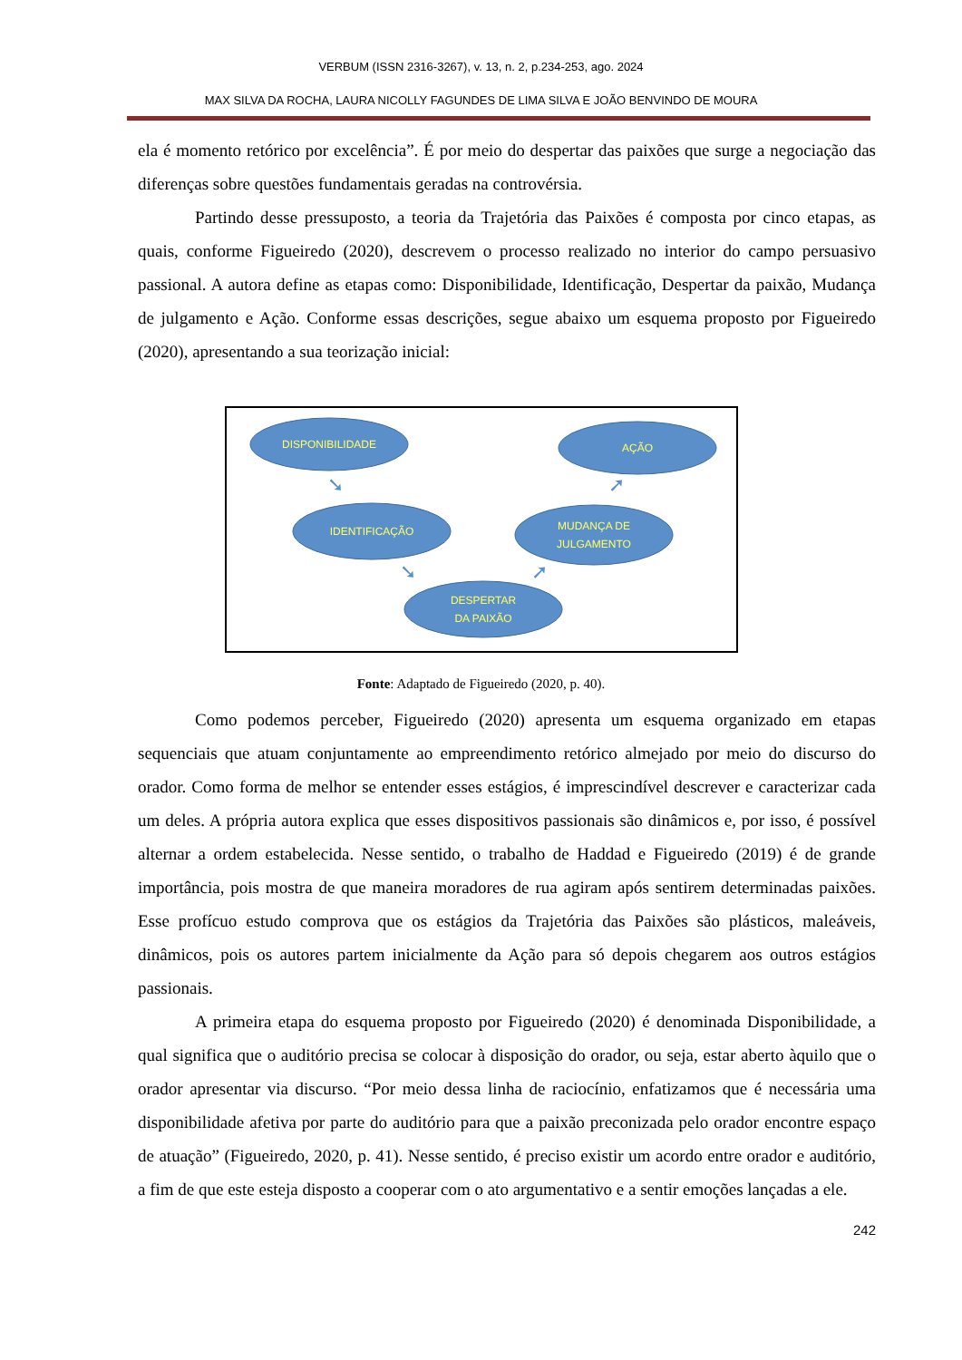VERBUM (ISSN 2316-3267), v. 13, n. 2, p.234-253, ago. 2024
MAX SILVA DA ROCHA, LAURA NICOLLY FAGUNDES DE LIMA SILVA E JOÃO BENVINDO DE MOURA
ela é momento retórico por excelência”. É por meio do despertar das paixões que surge a negociação das diferenças sobre questões fundamentais geradas na controvérsia.
Partindo desse pressuposto, a teoria da Trajetória das Paixões é composta por cinco etapas, as quais, conforme Figueiredo (2020), descrevem o processo realizado no interior do campo persuasivo passional. A autora define as etapas como: Disponibilidade, Identificação, Despertar da paixão, Mudança de julgamento e Ação. Conforme essas descrições, segue abaixo um esquema proposto por Figueiredo (2020), apresentando a sua teorização inicial:
DISPONIBILIDADE
AÇÃO
IDENTIFICAÇÃO
MUDANÇA DE
JULGAMENTO
DESPERTAR
DA PAIXÃO
➘
➘
➚
➚
Fonte: Adaptado de Figueiredo (2020, p. 40).
Como podemos perceber, Figueiredo (2020) apresenta um esquema organizado em etapas sequenciais que atuam conjuntamente ao empreendimento retórico almejado por meio do discurso do orador. Como forma de melhor se entender esses estágios, é imprescindível descrever e caracterizar cada um deles. A própria autora explica que esses dispositivos passionais são dinâmicos e, por isso, é possível alternar a ordem estabelecida. Nesse sentido, o trabalho de Haddad e Figueiredo (2019) é de grande importância, pois mostra de que maneira moradores de rua agiram após sentirem determinadas paixões. Esse profícuo estudo comprova que os estágios da Trajetória das Paixões são plásticos, maleáveis, dinâmicos, pois os autores partem inicialmente da Ação para só depois chegarem aos outros estágios passionais.
A primeira etapa do esquema proposto por Figueiredo (2020) é denominada Disponibilidade, a qual significa que o auditório precisa se colocar à disposição do orador, ou seja, estar aberto àquilo que o orador apresentar via discurso. “Por meio dessa linha de raciocínio, enfatizamos que é necessária uma disponibilidade afetiva por parte do auditório para que a paixão preconizada pelo orador encontre espaço de atuação” (Figueiredo, 2020, p. 41). Nesse sentido, é preciso existir um acordo entre orador e auditório, a fim de que este esteja disposto a cooperar com o ato argumentativo e a sentir emoções lançadas a ele.
242